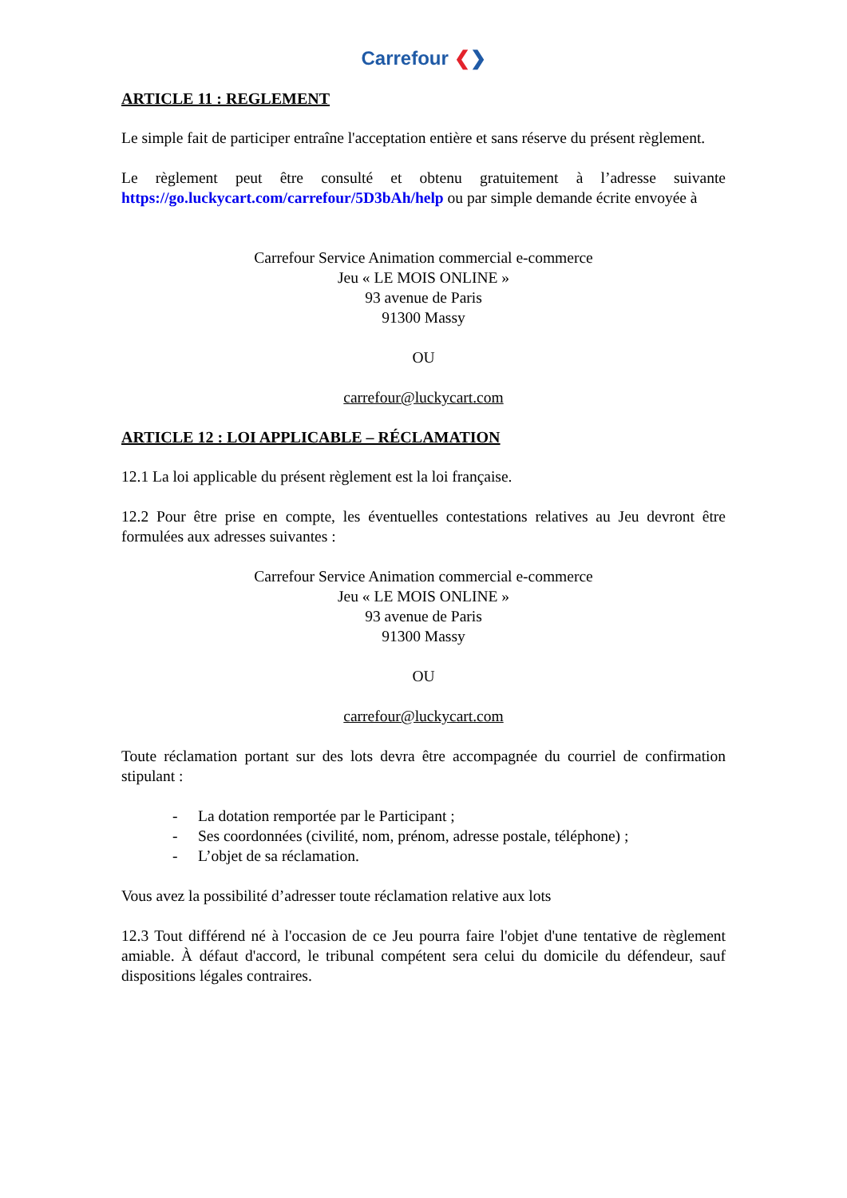Carrefour ❮❯
ARTICLE 11 : REGLEMENT
Le simple fait de participer entraîne l'acceptation entière et sans réserve du présent règlement.
Le règlement peut être consulté et obtenu gratuitement à l’adresse suivante https://go.luckycart.com/carrefour/5D3bAh/help ou par simple demande écrite envoyée à
Carrefour Service Animation commercial e-commerce
Jeu « LE MOIS ONLINE »
93 avenue de Paris
91300 Massy
OU
carrefour@luckycart.com
ARTICLE 12 : LOI APPLICABLE – RÉCLAMATION
12.1 La loi applicable du présent règlement est la loi française.
12.2 Pour être prise en compte, les éventuelles contestations relatives au Jeu devront être formulées aux adresses suivantes :
Carrefour Service Animation commercial e-commerce
Jeu « LE MOIS ONLINE »
93 avenue de Paris
91300 Massy
OU
carrefour@luckycart.com
Toute réclamation portant sur des lots devra être accompagnée du courriel de confirmation stipulant :
- La dotation remportée par le Participant ;
- Ses coordonnées (civilité, nom, prénom, adresse postale, téléphone) ;
- L’objet de sa réclamation.
Vous avez la possibilité d’adresser toute réclamation relative aux lots
12.3 Tout différend né à l'occasion de ce Jeu pourra faire l'objet d'une tentative de règlement amiable. À défaut d'accord, le tribunal compétent sera celui du domicile du défendeur, sauf dispositions légales contraires.